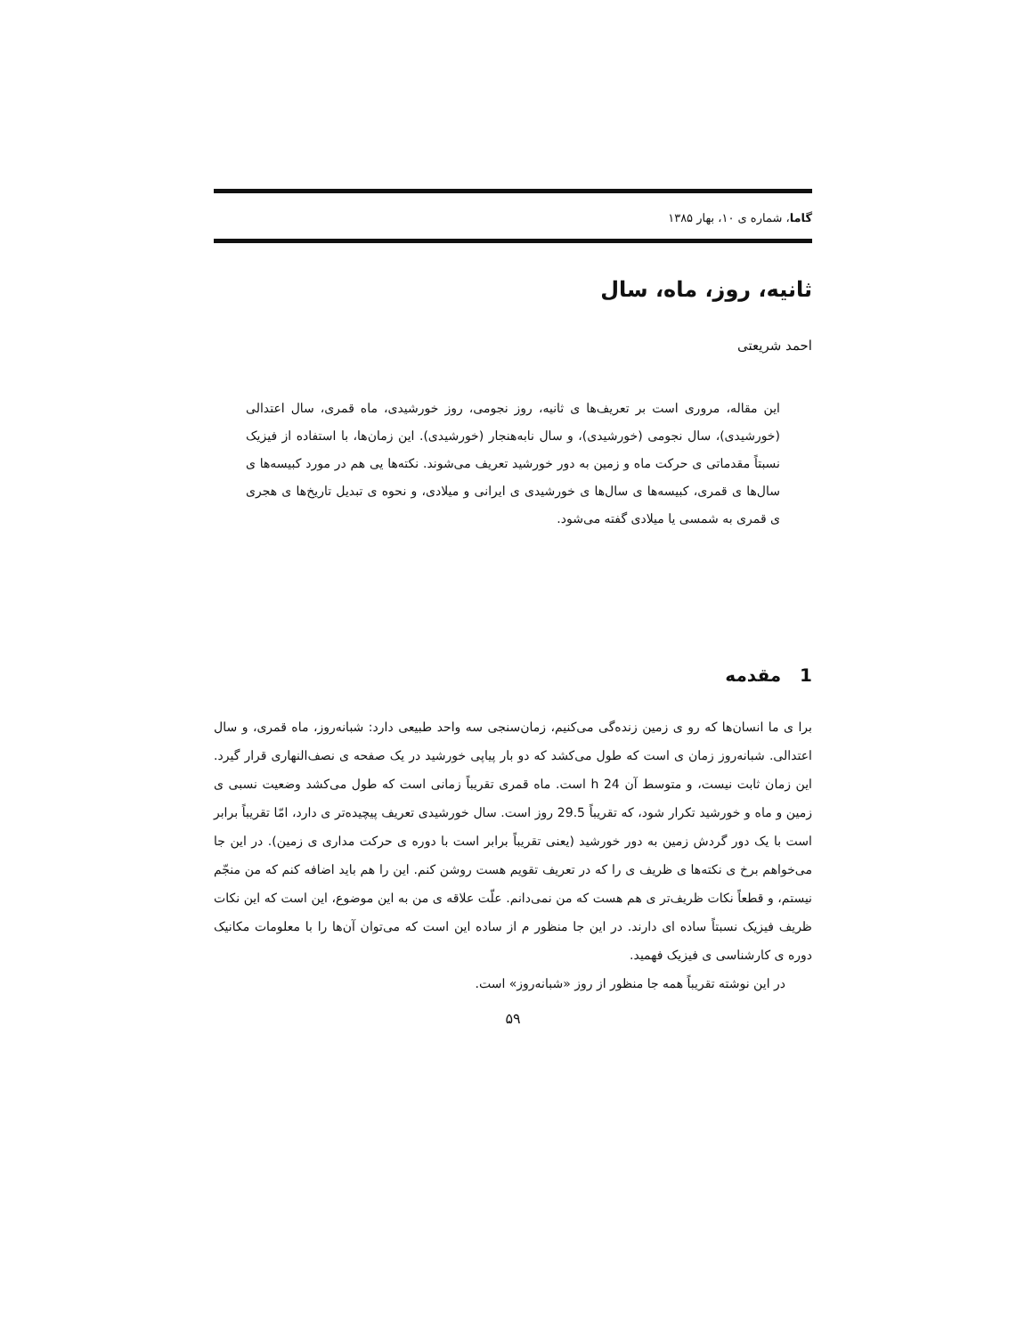گاما، شماره ی ۱۰، بهار ۱۳۸۵
ثانیه، روز، ماه، سال
احمد شریعتی
این مقاله، مروری است بر تعریف‌ها ی ثانیه، روز نجومی، روز خورشیدی، ماه قمری، سال اعتدالی (خورشیدی)، سال نجومی (خورشیدی)، و سال نابه‌هنجار (خورشیدی). این زمان‌ها، با استفاده از فیزیک نسبتاً مقدماتی ی حرکت ماه و زمین به دور خورشید تعریف می‌شوند. نکته‌ها یی هم در مورد کبیسه‌ها ی سال‌ها ی قمری، کبیسه‌ها ی سال‌ها ی خورشیدی ی ایرانی و میلادی، و نحوه ی تبدیل تاریخ‌ها ی هجری ی قمری به شمسی یا میلادی گفته می‌شود.
1 مقدمه
برا ی ما انسان‌ها که رو ی زمین زنده‌گی می‌کنیم، زمان‌سنجی سه واحد طبیعی دارد: شبانه‌روز، ماه قمری، و سال اعتدالی. شبانه‌روز زمان ی است که طول می‌کشد که دو بار پیاپی خورشید در یک صفحه ی نصف‌النهاری قرار گیرد. این زمان ثابت نیست، و متوسط آن 24 h است. ماه قمری تقریباً زمانی است که طول می‌کشد وضعیت نسبی ی زمین و ماه و خورشید تکرار شود، که تقریباً 29.5 روز است. سال خورشیدی تعریف پیچیده‌تر ی دارد، امّا تقریباً برابر است با یک دور گردش زمین به دور خورشید (یعنی تقریباً برابر است با دوره ی حرکت مداری ی زمین). در این جا می‌خواهم برخ ی نکته‌ها ی ظریف ی را که در تعریف تقویم هست روشن کنم. این را هم باید اضافه کنم که من منجّم نیستم، و قطعاً نکات ظریف‌تر ی هم هست که من نمی‌دانم. علّت علاقه ی من به این موضوع، این است که این نکات ظریف فیزیک نسبتاً ساده ای دارند. در این جا منظور م از ساده این است که می‌توان آن‌ها را با معلومات مکانیک دوره ی کارشناسی ی فیزیک فهمید.
در این نوشته تقریباً همه جا منظور از روز «شبانه‌روز» است.
۵۹